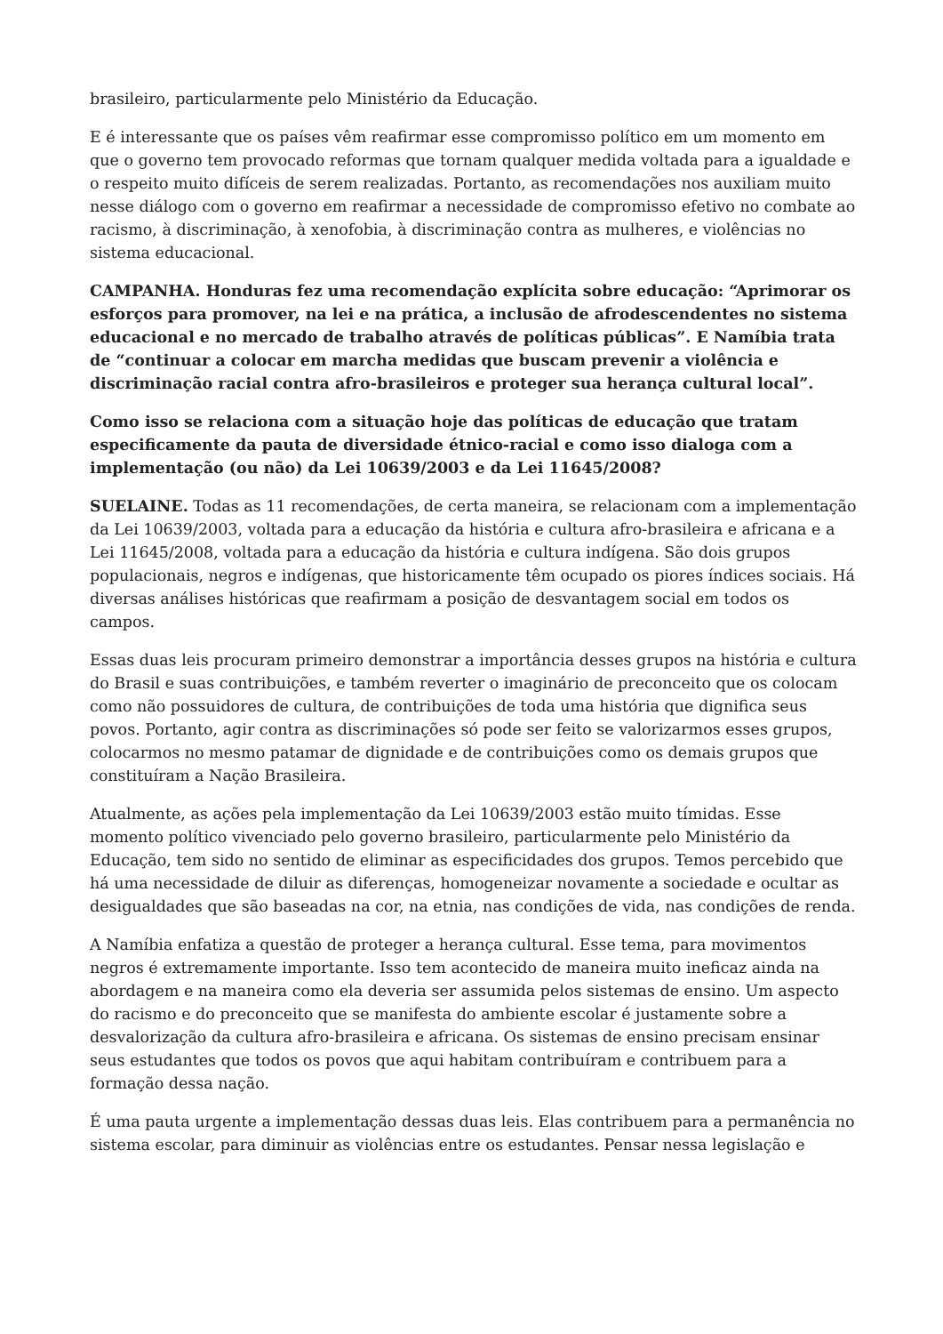brasileiro, particularmente pelo Ministério da Educação.
E é interessante que os países vêm reafirmar esse compromisso político em um momento em que o governo tem provocado reformas que tornam qualquer medida voltada para a igualdade e o respeito muito difíceis de serem realizadas. Portanto, as recomendações nos auxiliam muito nesse diálogo com o governo em reafirmar a necessidade de compromisso efetivo no combate ao racismo, à discriminação, à xenofobia, à discriminação contra as mulheres, e violências no sistema educacional.
CAMPANHA. Honduras fez uma recomendação explícita sobre educação: “Aprimorar os esforços para promover, na lei e na prática, a inclusão de afrodescendentes no sistema educacional e no mercado de trabalho através de políticas públicas”. E Namíbia trata de “continuar a colocar em marcha medidas que buscam prevenir a violência e discriminação racial contra afro-brasileiros e proteger sua herança cultural local”.
Como isso se relaciona com a situação hoje das políticas de educação que tratam especificamente da pauta de diversidade étnico-racial e como isso dialoga com a implementação (ou não) da Lei 10639/2003 e da Lei 11645/2008?
SUELAINE. Todas as 11 recomendações, de certa maneira, se relacionam com a implementação da Lei 10639/2003, voltada para a educação da história e cultura afro-brasileira e africana e a Lei 11645/2008, voltada para a educação da história e cultura indígena. São dois grupos populacionais, negros e indígenas, que historicamente têm ocupado os piores índices sociais. Há diversas análises históricas que reafirmam a posição de desvantagem social em todos os campos.
Essas duas leis procuram primeiro demonstrar a importância desses grupos na história e cultura do Brasil e suas contribuições, e também reverter o imaginário de preconceito que os colocam como não possuidores de cultura, de contribuições de toda uma história que dignifica seus povos. Portanto, agir contra as discriminações só pode ser feito se valorizarmos esses grupos, colocarmos no mesmo patamar de dignidade e de contribuições como os demais grupos que constituíram a Nação Brasileira.
Atualmente, as ações pela implementação da Lei 10639/2003 estão muito tímidas. Esse momento político vivenciado pelo governo brasileiro, particularmente pelo Ministério da Educação, tem sido no sentido de eliminar as especificidades dos grupos. Temos percebido que há uma necessidade de diluir as diferenças, homogeneizar novamente a sociedade e ocultar as desigualdades que são baseadas na cor, na etnia, nas condições de vida, nas condições de renda.
A Namíbia enfatiza a questão de proteger a herança cultural. Esse tema, para movimentos negros é extremamente importante. Isso tem acontecido de maneira muito ineficaz ainda na abordagem e na maneira como ela deveria ser assumida pelos sistemas de ensino. Um aspecto do racismo e do preconceito que se manifesta do ambiente escolar é justamente sobre a desvalorização da cultura afro-brasileira e africana. Os sistemas de ensino precisam ensinar seus estudantes que todos os povos que aqui habitam contribuíram e contribuem para a formação dessa nação.
É uma pauta urgente a implementação dessas duas leis. Elas contribuem para a permanência no sistema escolar, para diminuir as violências entre os estudantes. Pensar nessa legislação e